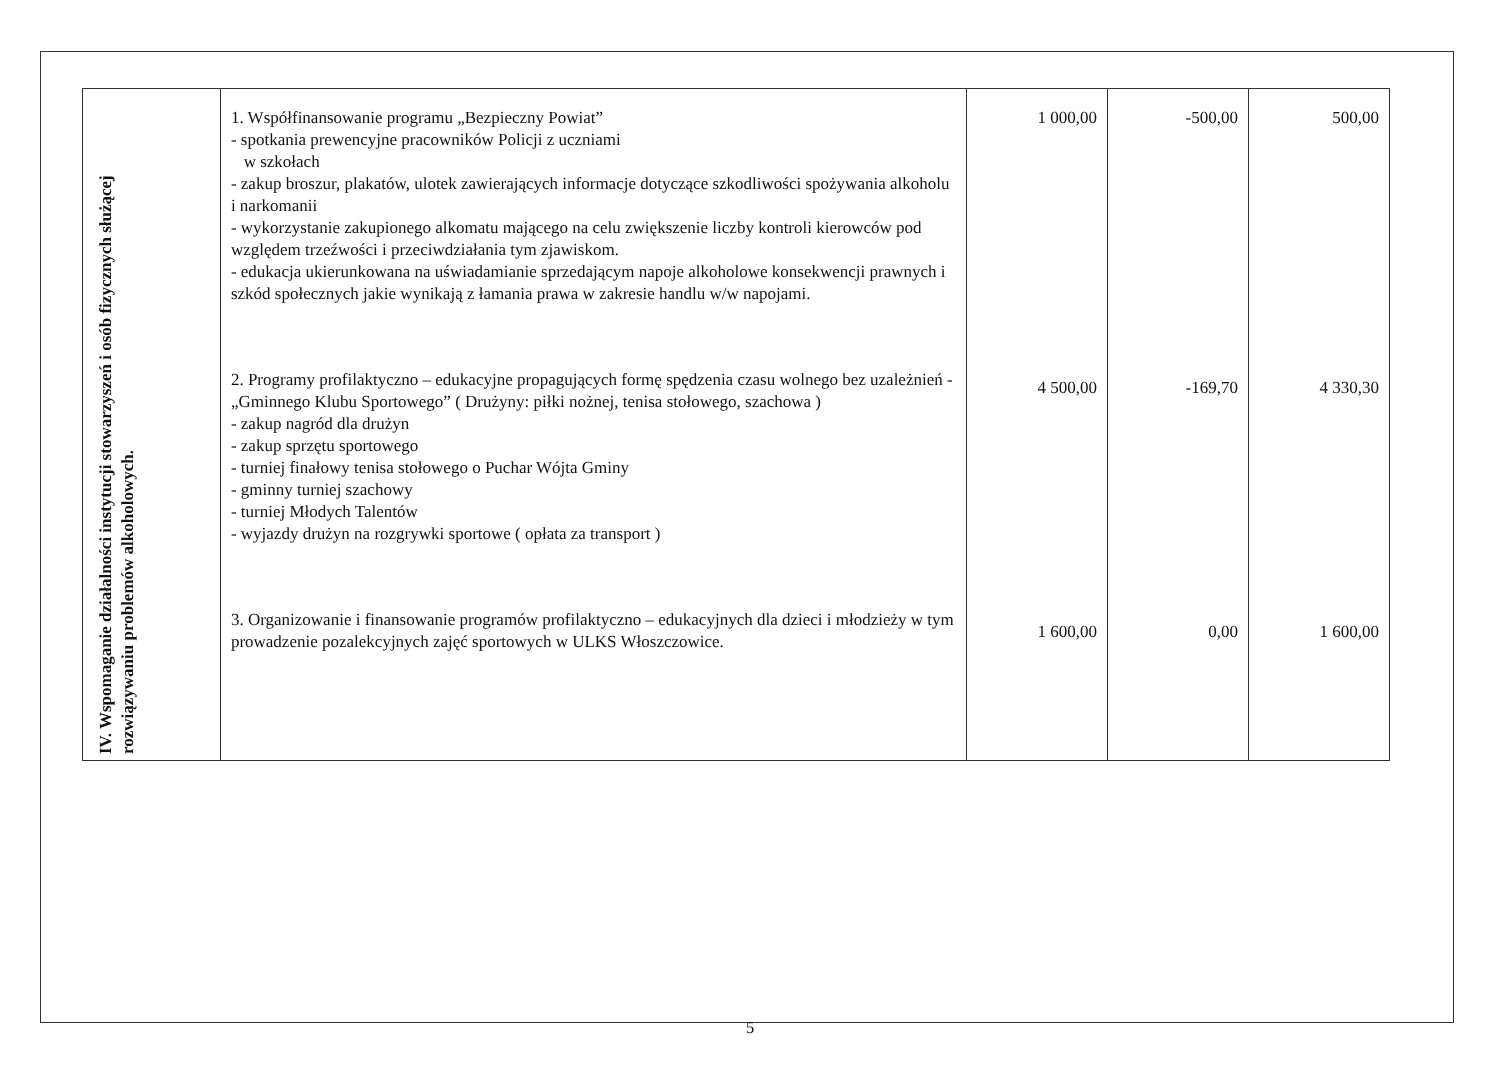| IV. Wspomaganie działalności instytucji stowarzyszeń i osób fizycznych służącej rozwiązywaniu problemów alkoholowych. | 1. Współfinansowanie programu „Bezpieczny Powiat” - spotkania prewencyjne pracowników Policji z uczniami w szkołach - zakup broszur, plakatów, ulotek zawierających informacje dotyczące szkodliwości spożywania alkoholu i narkomanii - wykorzystanie zakupionego alkomatu mającego na celu zwiększenie liczby kontroli kierowców pod względem trzeźwości i przeciwdziałania tym zjawiskom. - edukacja ukierunkowana na uświadamianie sprzedającym napoje alkoholowe konsekwencji prawnych i szkód społecznych jakie wynikają z łamania prawa w zakresie handlu w/w napojami. 2. Programy profilaktyczno – edukacyjne propagujących formę spędzenia czasu wolnego bez uzależnień - „Gminnego Klubu Sportowego” ( Drużyny: piłki nożnej, tenisa stołowego, szachowa ) - zakup nagród dla drużyn - zakup sprzętu sportowego - turniej finałowy tenisa stołowego o Puchar Wójta Gminy - gminny turniej szachowy - turniej Młodych Talentów - wyjazdy drużyn na rozgrywki sportowe ( opłata za transport ) 3. Organizowanie i finansowanie programów profilaktyczno – edukacyjnych dla dzieci i młodzieży w tym prowadzenie pozalekcyjnych zajęć sportowych w ULKS Włoszczowice. | 1 000,00 4 500,00 1 600,00 | -500,00 -169,70 0,00 | 500,00 4 330,30 1 600,00 |
5